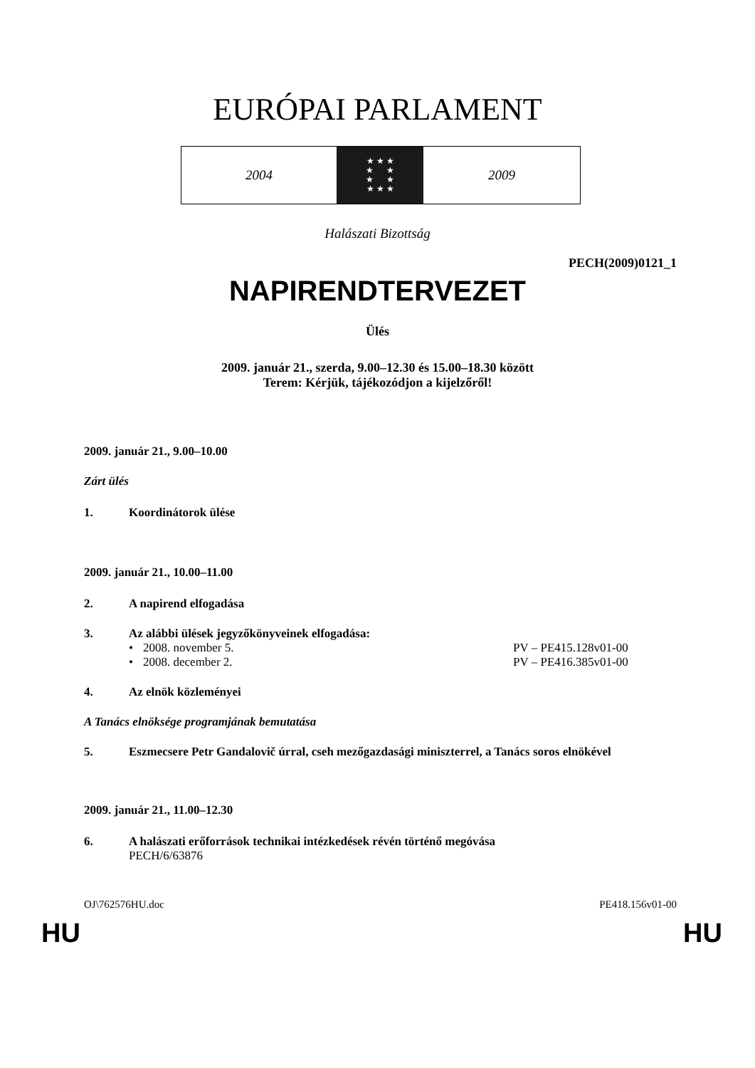EURÓPAI PARLAMENT
2004
★ ★ ★
★ ★
★ ★
★ ★ ★
2009
Halászati Bizottság
PECH(2009)0121_1
NAPIRENDTERVEZET
Ülés
2009. január 21., szerda, 9.00–12.30 és 15.00–18.30 között
Terem: Kérjük, tájékozódjon a kijelzőről!
2009. január 21., 9.00–10.00
Zárt ülés
1. Koordinátorok ülése
2009. január 21., 10.00–11.00
2. A napirend elfogadása
3. Az alábbi ülések jegyzőkönyveinek elfogadása:
• 2008. november 5. PV – PE415.128v01-00
• 2008. december 2. PV – PE416.385v01-00
4. Az elnök közleményei
A Tanács elnöksége programjának bemutatása
5. Eszmecsere Petr Gandalovič úrral, cseh mezőgazdasági miniszterrel, a Tanács soros elnökével
2009. január 21., 11.00–12.30
6. A halászati erőforrások technikai intézkedések révén történő megóvása
PECH/6/63876
OJ\762576HU.doc PE418.156v01-00
HU HU